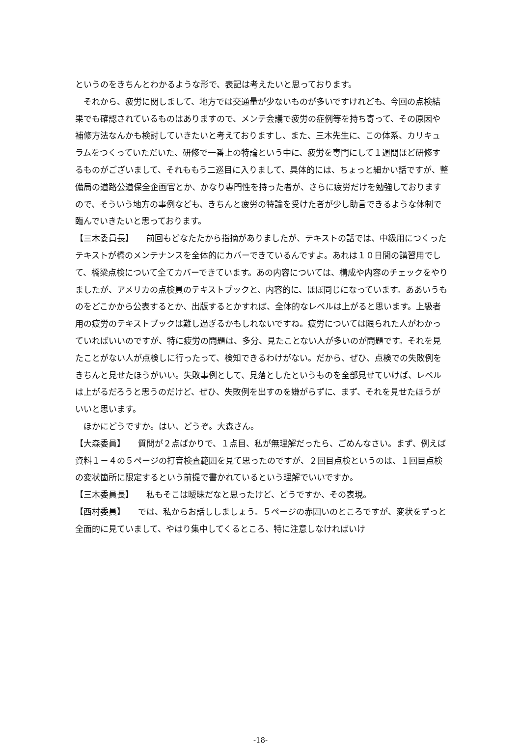というのをきちんとわかるような形で、表記は考えたいと思っております。
　それから、疲労に関しまして、地方では交通量が少ないものが多いですけれども、今回の点検結果でも確認されているものはありますので、メンテ会議で疲労の症例等を持ち寄って、その原因や補修方法なんかも検討していきたいと考えておりますし、また、三木先生に、この体系、カリキュラムをつくっていただいた、研修で一番上の特論という中に、疲労を専門にして１週間ほど研修するものがございまして、それももう二巡目に入りまして、具体的には、ちょっと細かい話ですが、整備局の道路公道保全企画官とか、かなり専門性を持った者が、さらに疲労だけを勉強しておりますので、そういう地方の事例なども、きちんと疲労の特論を受けた者が少し助言できるような体制で臨んでいきたいと思っております。
【三木委員長】　　前回もどなたたから指摘がありましたが、テキストの話では、中級用につくったテキストが橋のメンテナンスを全体的にカバーできているんですよ。あれは１０日間の講習用でして、橋梁点検について全てカバーできています。あの内容については、構成や内容のチェックをやりましたが、アメリカの点検員のテキストブックと、内容的に、ほぼ同じになっています。ああいうものをどこかから公表するとか、出版するとかすれば、全体的なレベルは上がると思います。上級者用の疲労のテキストブックは難し過ぎるかもしれないですね。疲労については限られた人がわかっていればいいのですが、特に疲労の問題は、多分、見たことない人が多いのが問題です。それを見たことがない人が点検しに行ったって、検知できるわけがない。だから、ぜひ、点検での失敗例をきちんと見せたほうがいい。失敗事例として、見落としたというものを全部見せていけば、レベルは上がるだろうと思うのだけど、ぜひ、失敗例を出すのを嫌がらずに、まず、それを見せたほうがいいと思います。
　ほかにどうですか。はい、どうぞ。大森さん。
【大森委員】　　質問が２点ばかりで、１点目、私が無理解だったら、ごめんなさい。まず、例えば資料１－４の５ページの打音検査範囲を見て思ったのですが、２回目点検というのは、１回目点検の変状箇所に限定するという前提で書かれているという理解でいいですか。
【三木委員長】　　私もそこは曖昧だなと思ったけど、どうですか、その表現。
【西村委員】　　では、私からお話ししましょう。５ページの赤囲いのところですが、変状をずっと全面的に見ていまして、やはり集中してくるところ、特に注意しなければいけ
-18-